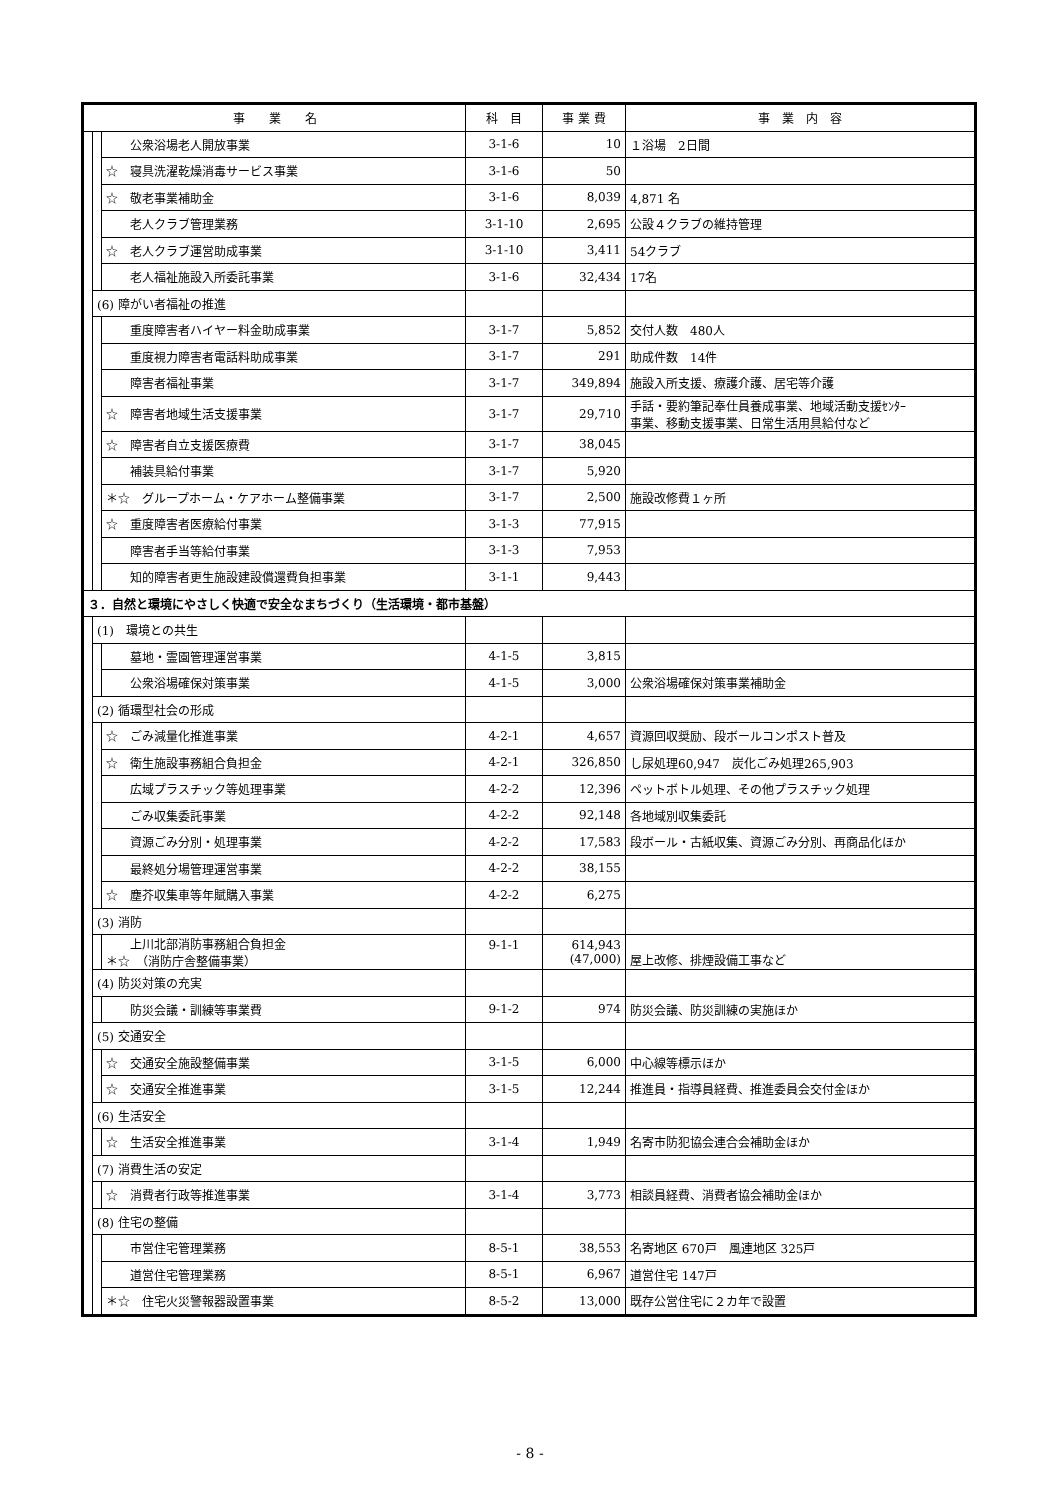| 事 業 名 | | | 科 目 | 事 業 費 | 事 業 内 容 |
| --- | --- | --- | --- | --- | --- |
| | | 公衆浴場老人開放事業 | 3-1-6 | 10 | １浴場 2日間 |
| | | ☆ 寝具洗濯乾燥消毒サービス事業 | 3-1-6 | 50 | |
| | | ☆ 敬老事業補助金 | 3-1-6 | 8,039 | 4,871 名 |
| | | 老人クラブ管理業務 | 3-1-10 | 2,695 | 公設４クラブの維持管理 |
| | | ☆ 老人クラブ運営助成事業 | 3-1-10 | 3,411 | 54クラブ |
| | | 老人福祉施設入所委託事業 | 3-1-6 | 32,434 | 17名 |
| | (6) 障がい者福祉の推進 | | | | |
| | | 重度障害者ハイヤー料金助成事業 | 3-1-7 | 5,852 | 交付人数 480人 |
| | | 重度視力障害者電話料助成事業 | 3-1-7 | 291 | 助成件数 14件 |
| | | 障害者福祉事業 | 3-1-7 | 349,894 | 施設入所支援、療護介護、居宅等介護 |
| | | ☆ 障害者地域生活支援事業 | 3-1-7 | 29,710 | 手話・要約筆記奉仕員養成事業、地域活動支援ｾﾝﾀｰ 事業、移動支援事業、日常生活用具給付など |
| | | ☆ 障害者自立支援医療費 | 3-1-7 | 38,045 | |
| | | 補装具給付事業 | 3-1-7 | 5,920 | |
| | | ＊☆ グループホーム・ケアホーム整備事業 | 3-1-7 | 2,500 | 施設改修費１ヶ所 |
| | | ☆ 重度障害者医療給付事業 | 3-1-3 | 77,915 | |
| | | 障害者手当等給付事業 | 3-1-3 | 7,953 | |
| | | 知的障害者更生施設建設償還費負担事業 | 3-1-1 | 9,443 | |
| ３．自然と環境にやさしく快適で安全なまちづくり（生活環境・都市基盤） | | | | | |
| | (1) 環境との共生 | | | | |
| | | 墓地・霊園管理運営事業 | 4-1-5 | 3,815 | |
| | | 公衆浴場確保対策事業 | 4-1-5 | 3,000 | 公衆浴場確保対策事業補助金 |
| | (2) 循環型社会の形成 | | | | |
| | | ☆ ごみ減量化推進事業 | 4-2-1 | 4,657 | 資源回収奨励、段ボールコンポスト普及 |
| | | ☆ 衛生施設事務組合負担金 | 4-2-1 | 326,850 | し尿処理60,947 炭化ごみ処理265,903 |
| | | 広域プラスチック等処理事業 | 4-2-2 | 12,396 | ペットボトル処理、その他プラスチック処理 |
| | | ごみ収集委託事業 | 4-2-2 | 92,148 | 各地域別収集委託 |
| | | 資源ごみ分別・処理事業 | 4-2-2 | 17,583 | 段ボール・古紙収集、資源ごみ分別、再商品化ほか |
| | | 最終処分場管理運営事業 | 4-2-2 | 38,155 | |
| | | ☆ 塵芥収集車等年賦購入事業 | 4-2-2 | 6,275 | |
| | (3) 消防 | | | | |
| | | 上川北部消防事務組合負担金 ＊☆ （消防庁舎整備事業） | 9-1-1 | 614,943 (47,000) | 屋上改修、排煙設備工事など |
| | (4) 防災対策の充実 | | | | |
| | | 防災会議・訓練等事業費 | 9-1-2 | 974 | 防災会議、防災訓練の実施ほか |
| | (5) 交通安全 | | | | |
| | | ☆ 交通安全施設整備事業 | 3-1-5 | 6,000 | 中心線等標示ほか |
| | | ☆ 交通安全推進事業 | 3-1-5 | 12,244 | 推進員・指導員経費、推進委員会交付金ほか |
| | (6) 生活安全 | | | | |
| | | ☆ 生活安全推進事業 | 3-1-4 | 1,949 | 名寄市防犯協会連合会補助金ほか |
| | (7) 消費生活の安定 | | | | |
| | | ☆ 消費者行政等推進事業 | 3-1-4 | 3,773 | 相談員経費、消費者協会補助金ほか |
| | (8) 住宅の整備 | | | | |
| | | 市営住宅管理業務 | 8-5-1 | 38,553 | 名寄地区 670戸 風連地区 325戸 |
| | | 道営住宅管理業務 | 8-5-1 | 6,967 | 道営住宅 147戸 |
| | | ＊☆ 住宅火災警報器設置事業 | 8-5-2 | 13,000 | 既存公営住宅に２カ年で設置 |
- 8 -